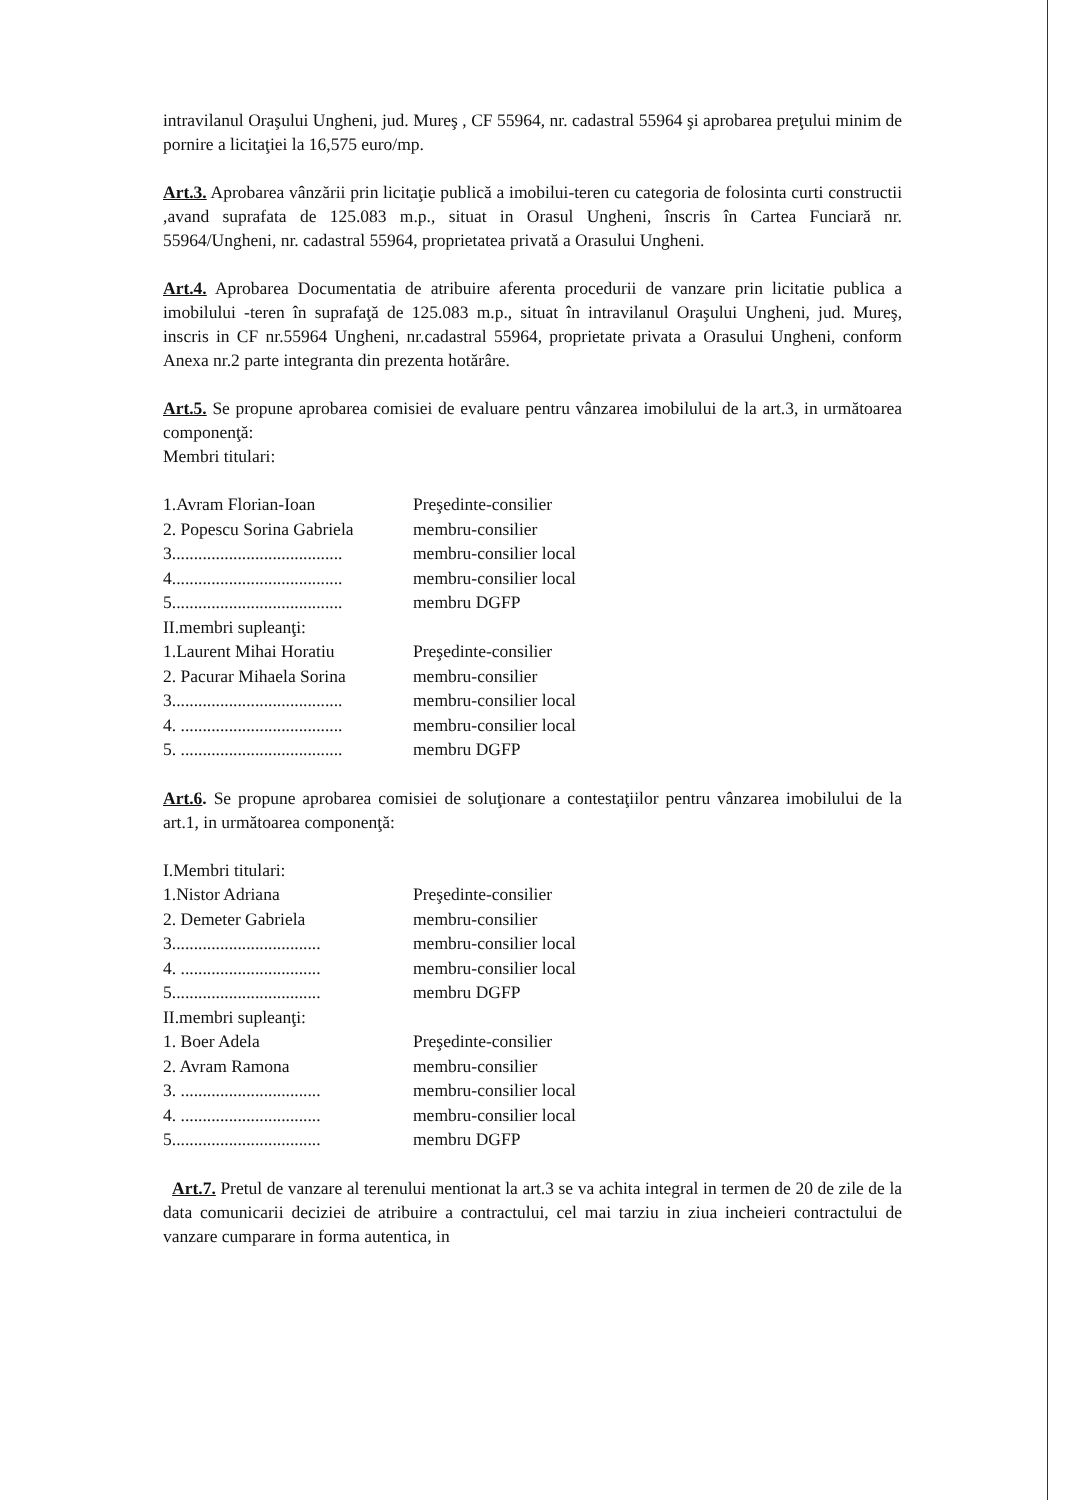intravilanul Oraşului Ungheni, jud. Mureş , CF 55964, nr. cadastral 55964 şi aprobarea preţului minim de pornire a licitaţiei la 16,575 euro/mp.
Art.3. Aprobarea vânzării prin licitaţie publică a imobilui-teren cu categoria de folosinta curti constructii ,avand suprafata de 125.083 m.p., situat in Orasul Ungheni, înscris în Cartea Funciară nr. 55964/Ungheni, nr. cadastral 55964, proprietatea privată a Orasului Ungheni.
Art.4. Aprobarea Documentatia de atribuire aferenta procedurii de vanzare prin licitatie publica a imobilului -teren în suprafaţă de 125.083 m.p., situat în intravilanul Oraşului Ungheni, jud. Mureş, inscris in CF nr.55964 Ungheni, nr.cadastral 55964, proprietate privata a Orasului Ungheni, conform Anexa nr.2 parte integranta din prezenta hotărâre.
Art.5. Se propune aprobarea comisiei de evaluare pentru vânzarea imobilului de la art.3, in următoarea componenţă:
Membri titulari:
| 1.Avram Florian-Ioan | Preşedinte-consilier |
| 2. Popescu Sorina Gabriela | membru-consilier |
| 3....................................... | membru-consilier local |
| 4....................................... | membru-consilier local |
| 5....................................... | membru DGFP |
| II.membri supleanţi: | |
| 1.Laurent Mihai Horatiu | Preşedinte-consilier |
| 2. Pacurar Mihaela Sorina | membru-consilier |
| 3....................................... | membru-consilier local |
| 4. ..................................... | membru-consilier local |
| 5. ..................................... | membru DGFP |
Art.6. Se propune aprobarea comisiei de soluţionare a contestaţiilor pentru vânzarea imobilului de la art.1, in următoarea componenţă:
| I.Membri titulari: | |
| 1.Nistor Adriana | Preşedinte-consilier |
| 2. Demeter Gabriela | membru-consilier |
| 3.................................. | membru-consilier local |
| 4. ................................ | membru-consilier local |
| 5.................................. | membru DGFP |
| II.membri supleanţi: | |
| 1. Boer Adela | Preşedinte-consilier |
| 2. Avram Ramona | membru-consilier |
| 3. ................................ | membru-consilier local |
| 4. ................................ | membru-consilier local |
| 5.................................. | membru DGFP |
Art.7. Pretul de vanzare al terenului mentionat la art.3 se va achita integral in termen de 20 de zile de la data comunicarii deciziei de atribuire a contractului, cel mai tarziu in ziua incheieri contractului de vanzare cumparare in forma autentica, in